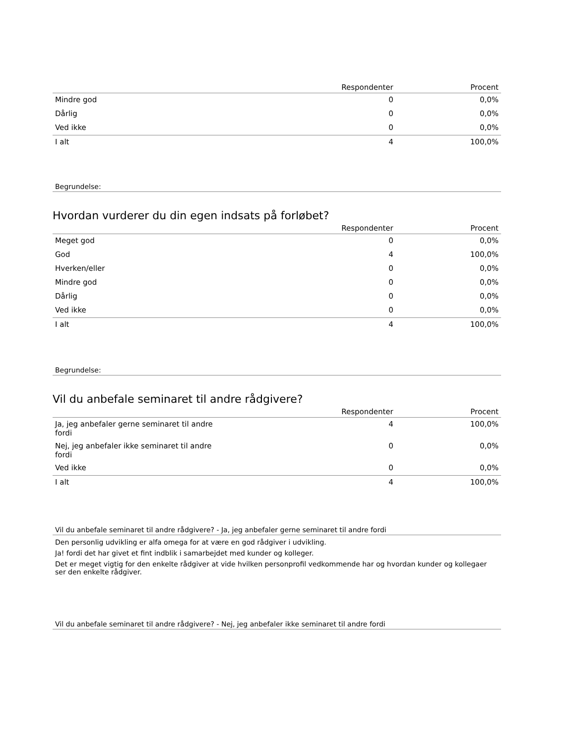| | Respondenter | Procent |
| --- | --- | --- |
| Mindre god | 0 | 0,0% |
| Dårlig | 0 | 0,0% |
| Ved ikke | 0 | 0,0% |
| I alt | 4 | 100,0% |
Begrundelse:
Hvordan vurderer du din egen indsats på forløbet?
| | Respondenter | Procent |
| --- | --- | --- |
| Meget god | 0 | 0,0% |
| God | 4 | 100,0% |
| Hverken/eller | 0 | 0,0% |
| Mindre god | 0 | 0,0% |
| Dårlig | 0 | 0,0% |
| Ved ikke | 0 | 0,0% |
| I alt | 4 | 100,0% |
Begrundelse:
Vil du anbefale seminaret til andre rådgivere?
| | Respondenter | Procent |
| --- | --- | --- |
| Ja, jeg anbefaler gerne seminaret til andre fordi | 4 | 100,0% |
| Nej, jeg anbefaler ikke seminaret til andre fordi | 0 | 0,0% |
| Ved ikke | 0 | 0,0% |
| I alt | 4 | 100,0% |
Vil du anbefale seminaret til andre rådgivere? - Ja, jeg anbefaler gerne seminaret til andre fordi
Den personlig udvikling er alfa omega for at være en god rådgiver i udvikling.
Ja! fordi det har givet et fint indblik i samarbejdet med kunder og kolleger.
Det er meget vigtig for den enkelte rådgiver at vide hvilken personprofil vedkommende har og hvordan kunder og kollegaer ser den enkelte rådgiver.
Vil du anbefale seminaret til andre rådgivere? - Nej, jeg anbefaler ikke seminaret til andre fordi